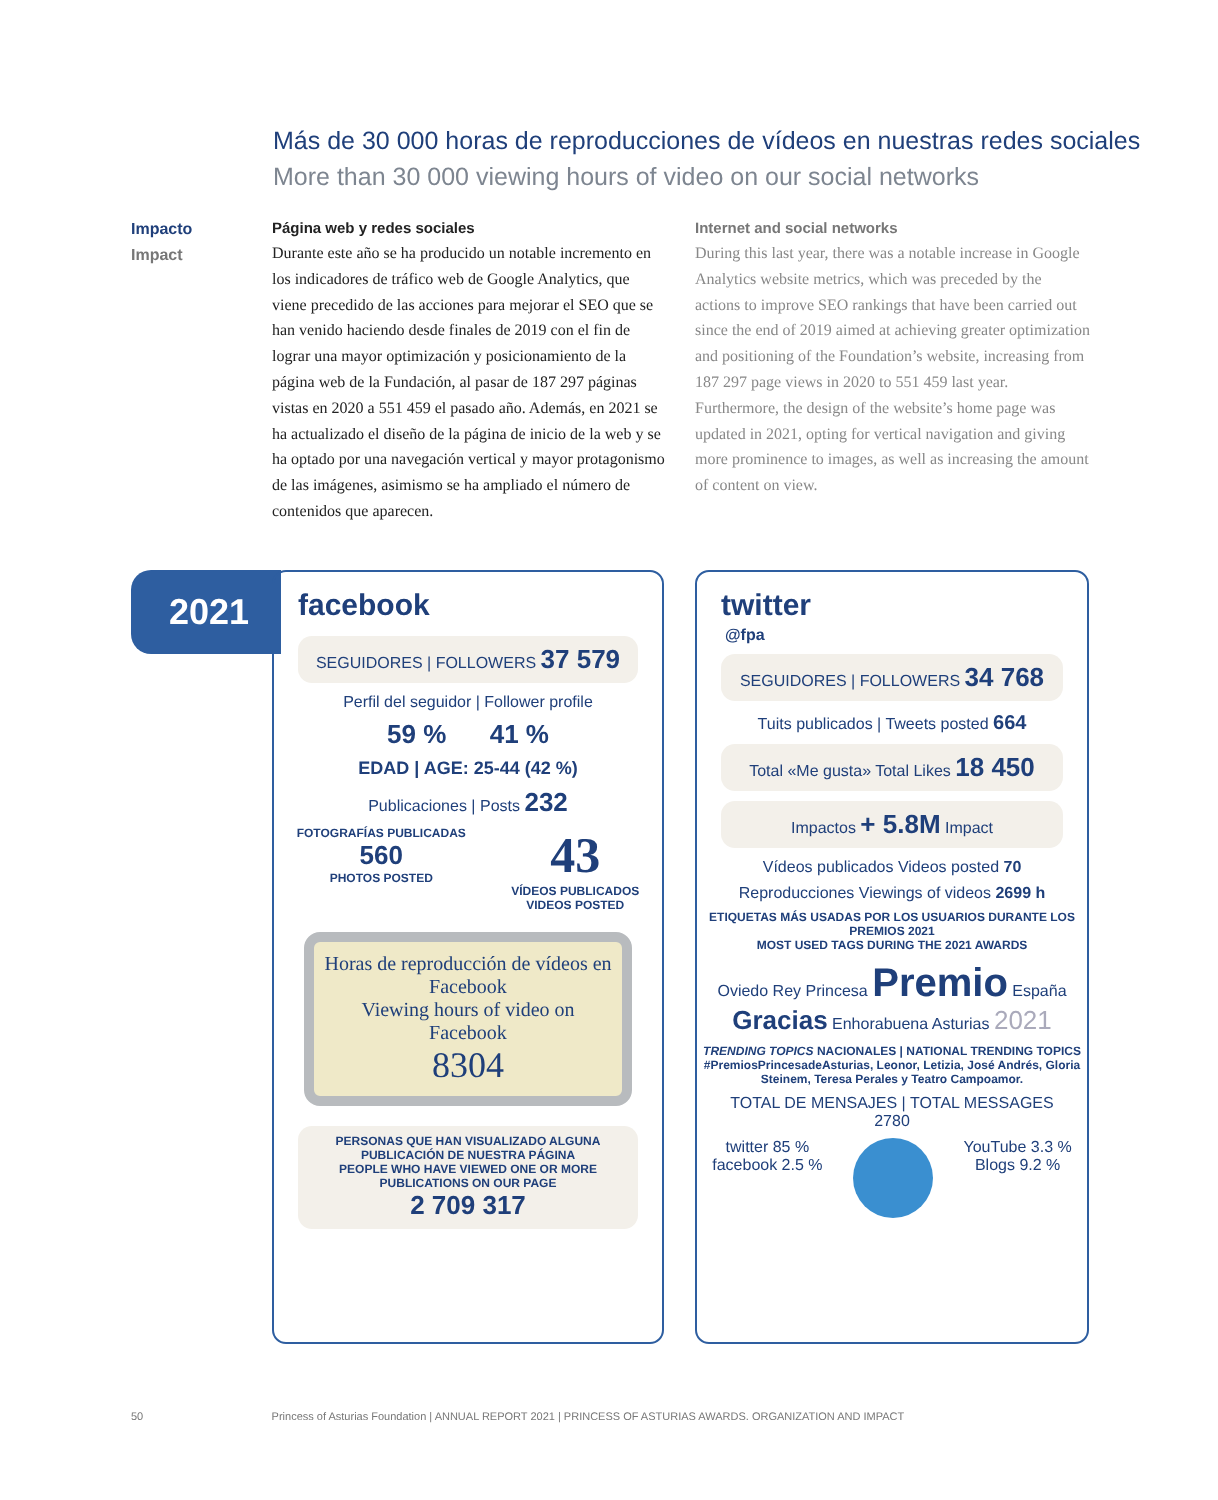Más de 30 000 horas de reproducciones de vídeos en nuestras redes sociales
More than 30 000 viewing hours of video on our social networks
Impacto
Impact
Página web y redes sociales
Durante este año se ha producido un notable incremento en los indicadores de tráfico web de Google Analytics, que viene precedido de las acciones para mejorar el SEO que se han venido haciendo desde finales de 2019 con el fin de lograr una mayor optimización y posicionamiento de la página web de la Fundación, al pasar de 187 297 páginas vistas en 2020 a 551 459 el pasado año. Además, en 2021 se ha actualizado el diseño de la página de inicio de la web y se ha optado por una navegación vertical y mayor protagonismo de las imágenes, asimismo se ha ampliado el número de contenidos que aparecen.
Internet and social networks
During this last year, there was a notable increase in Google Analytics website metrics, which was preceded by the actions to improve SEO rankings that have been carried out since the end of 2019 aimed at achieving greater optimization and positioning of the Foundation’s website, increasing from 187 297 page views in 2020 to 551 459 last year. Furthermore, the design of the website’s home page was updated in 2021, opting for vertical navigation and giving more prominence to images, as well as increasing the amount of content on view.
2021
facebook
SEGUIDORES | FOLLOWERS 37 579
Perfil del seguidor | Follower profile
59 % 41 %
EDAD | AGE: 25-44 (42 %)
Publicaciones | Posts 232
FOTOGRAFÍAS PUBLICADAS
560
PHOTOS POSTED
43
VÍDEOS PUBLICADOS
VIDEOS POSTED
Horas de reproducción de vídeos en Facebook
Viewing hours of video on Facebook
8304
PERSONAS QUE HAN VISUALIZADO ALGUNA PUBLICACIÓN DE NUESTRA PÁGINA
PEOPLE WHO HAVE VIEWED ONE OR MORE PUBLICATIONS ON OUR PAGE
2 709 317
twitter
@fpa
SEGUIDORES | FOLLOWERS 34 768
Tuits publicados | Tweets posted 664
Total «Me gusta» Total Likes 18 450
Impactos + 5.8M Impact
Vídeos publicados Videos posted 70
Reproducciones Viewings of videos 2699 h
ETIQUETAS MÁS USADAS POR LOS USUARIOS DURANTE LOS PREMIOS 2021
MOST USED TAGS DURING THE 2021 AWARDS
Oviedo Rey Princesa Premio España Gracias Enhorabuena Asturias 2021
TRENDING TOPICS NACIONALES | NATIONAL TRENDING TOPICS
#PremiosPrincesadeAsturias, Leonor, Letizia, José Andrés, Gloria Steinem, Teresa Perales y Teatro Campoamor.
TOTAL DE MENSAJES | TOTAL MESSAGES
2780
twitter 85 %
facebook 2.5 %
YouTube 3.3 %
Blogs 9.2 %
50 Princess of Asturias Foundation | ANNUAL REPORT 2021 | PRINCESS OF ASTURIAS AWARDS. ORGANIZATION AND IMPACT